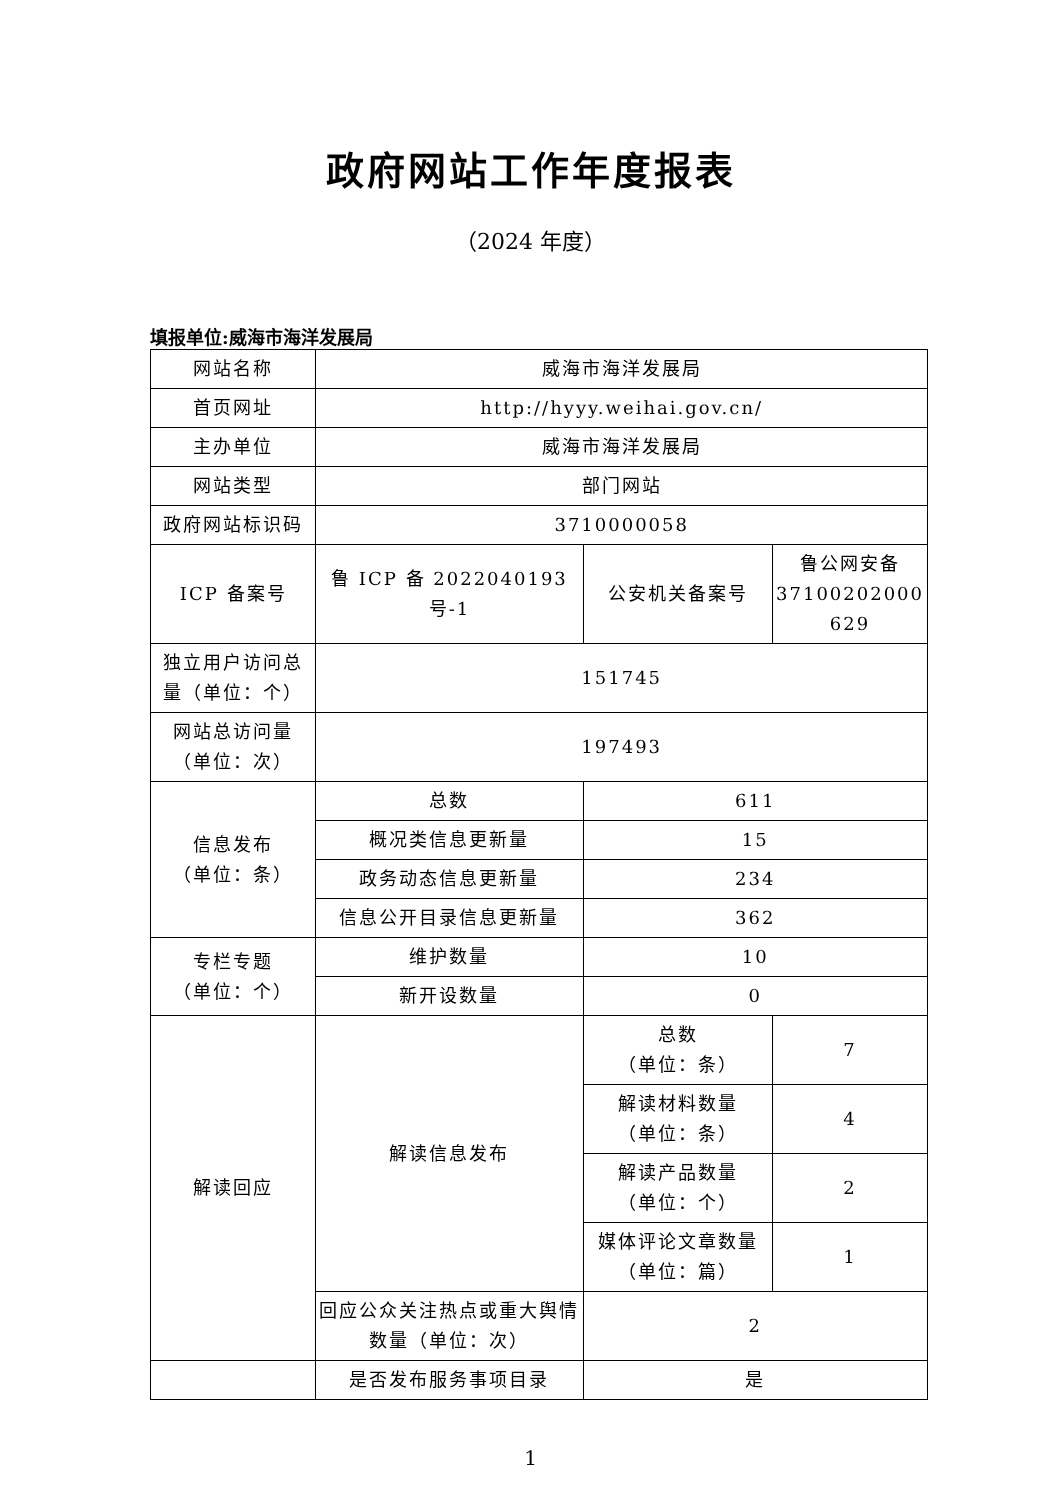政府网站工作年度报表
（2024 年度）
填报单位:威海市海洋发展局
| 网站名称 | 威海市海洋发展局 | | |
| 首页网址 | http://hyyy.weihai.gov.cn/ | | |
| 主办单位 | 威海市海洋发展局 | | |
| 网站类型 | 部门网站 | | |
| 政府网站标识码 | 3710000058 | | |
| ICP 备案号 | 鲁 ICP 备 2022040193 号-1 | 公安机关备案号 | 鲁公网安备 37100202000 629 |
| 独立用户访问总量（单位：个） | 151745 | | |
| 网站总访问量（单位：次） | 197493 | | |
| 信息发布 （单位：条） | 总数 | 611 | |
| | 概况类信息更新量 | 15 | |
| | 政务动态信息更新量 | 234 | |
| | 信息公开目录信息更新量 | 362 | |
| 专栏专题 （单位：个） | 维护数量 | 10 | |
| | 新开设数量 | 0 | |
| 解读回应 | 解读信息发布 | 总数 （单位：条） | 7 |
| | | 解读材料数量 （单位：条） | 4 |
| | | 解读产品数量 （单位：个） | 2 |
| | | 媒体评论文章数量 （单位：篇） | 1 |
| | 回应公众关注热点或重大舆情数量（单位：次） | 2 | |
| | 是否发布服务事项目录 | 是 | |
1